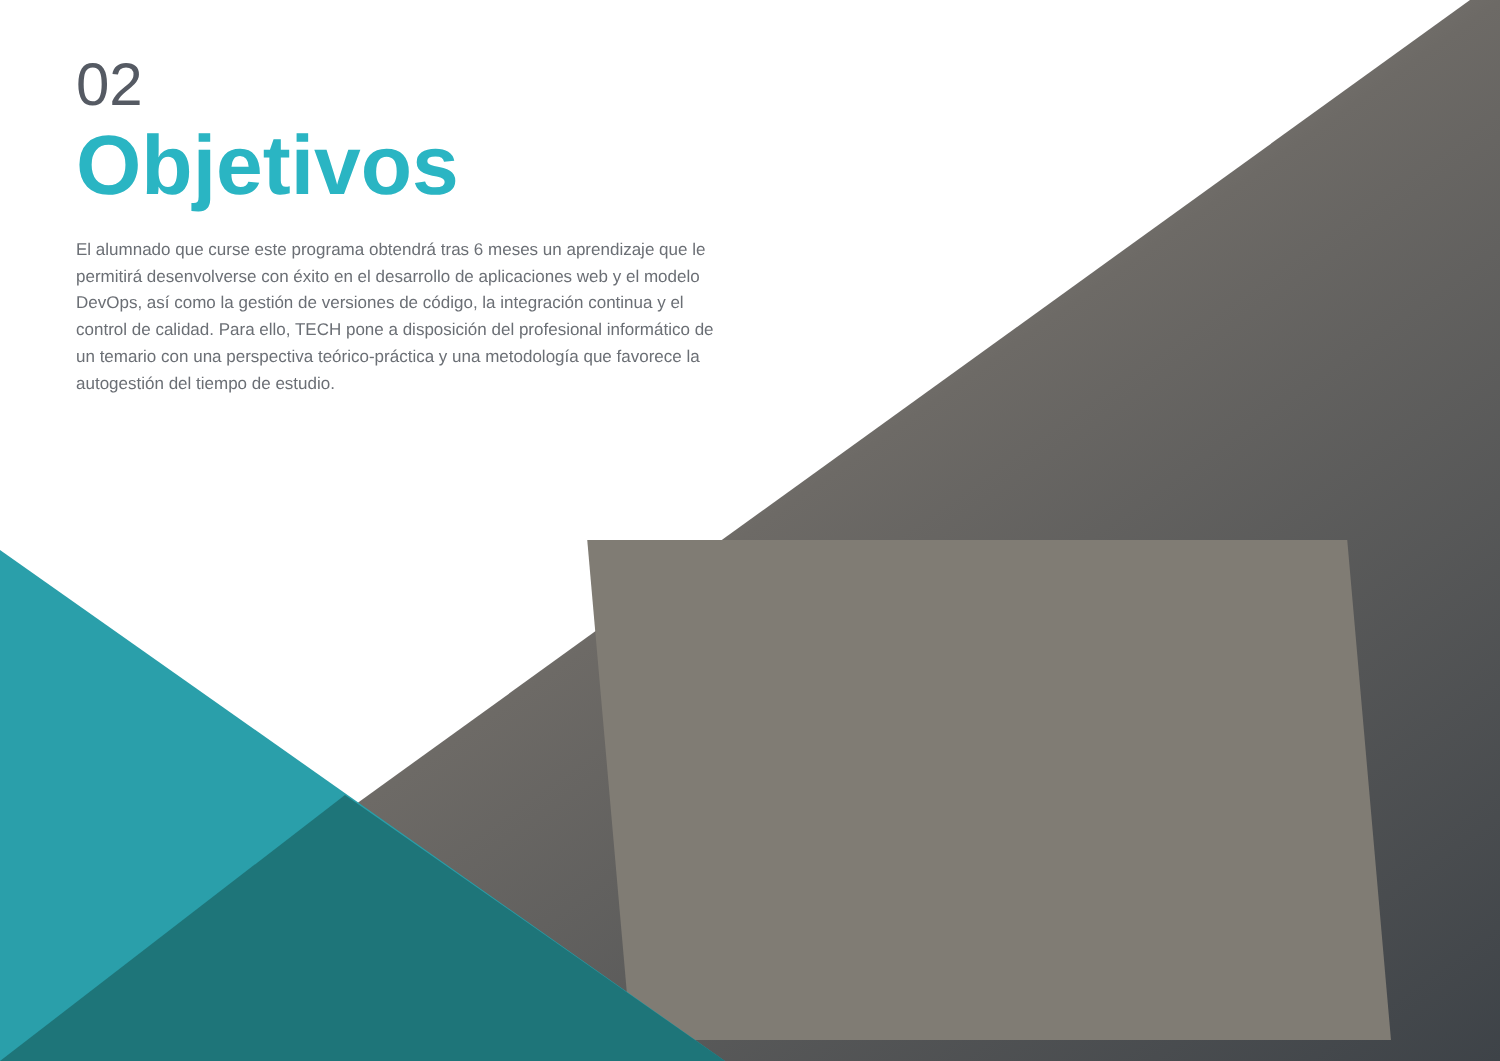02
Objetivos
El alumnado que curse este programa obtendrá tras 6 meses un aprendizaje que le permitirá desenvolverse con éxito en el desarrollo de aplicaciones web y el modelo DevOps, así como la gestión de versiones de código, la integración continua y el control de calidad. Para ello, TECH pone a disposición del profesional informático de un temario con una perspectiva teórico-práctica y una metodología que favorece la autogestión del tiempo de estudio.